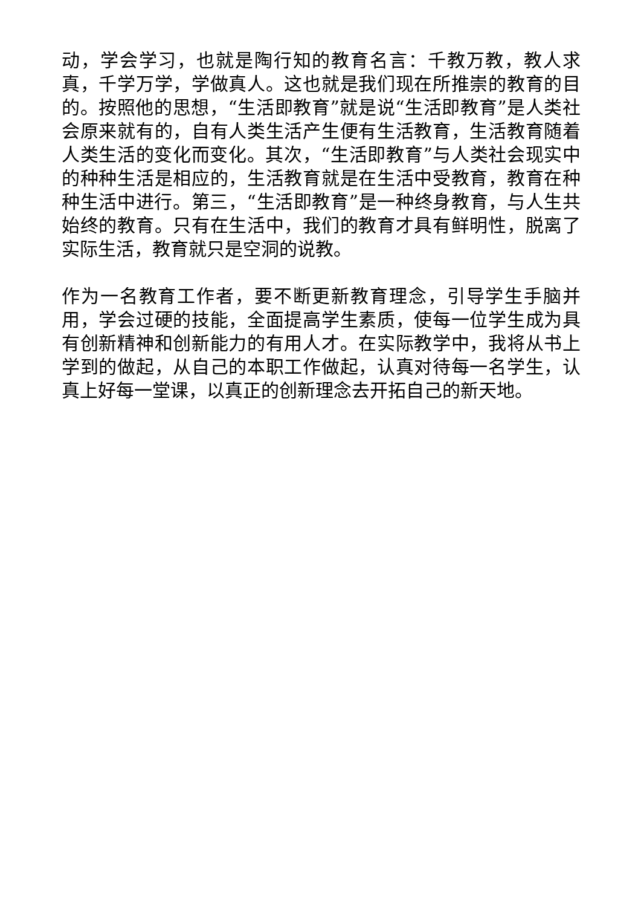动，学会学习，也就是陶行知的教育名言：千教万教，教人求真，千学万学，学做真人。这也就是我们现在所推崇的教育的目的。按照他的思想，“生活即教育”就是说“生活即教育”是人类社会原来就有的，自有人类生活产生便有生活教育，生活教育随着人类生活的变化而变化。其次，“生活即教育”与人类社会现实中的种种生活是相应的，生活教育就是在生活中受教育，教育在种种生活中进行。第三，“生活即教育”是一种终身教育，与人生共始终的教育。只有在生活中，我们的教育才具有鲜明性，脱离了实际生活，教育就只是空洞的说教。
作为一名教育工作者，要不断更新教育理念，引导学生手脑并用，学会过硬的技能，全面提高学生素质，使每一位学生成为具有创新精神和创新能力的有用人才。在实际教学中，我将从书上学到的做起，从自己的本职工作做起，认真对待每一名学生，认真上好每一堂课，以真正的创新理念去开拓自己的新天地。